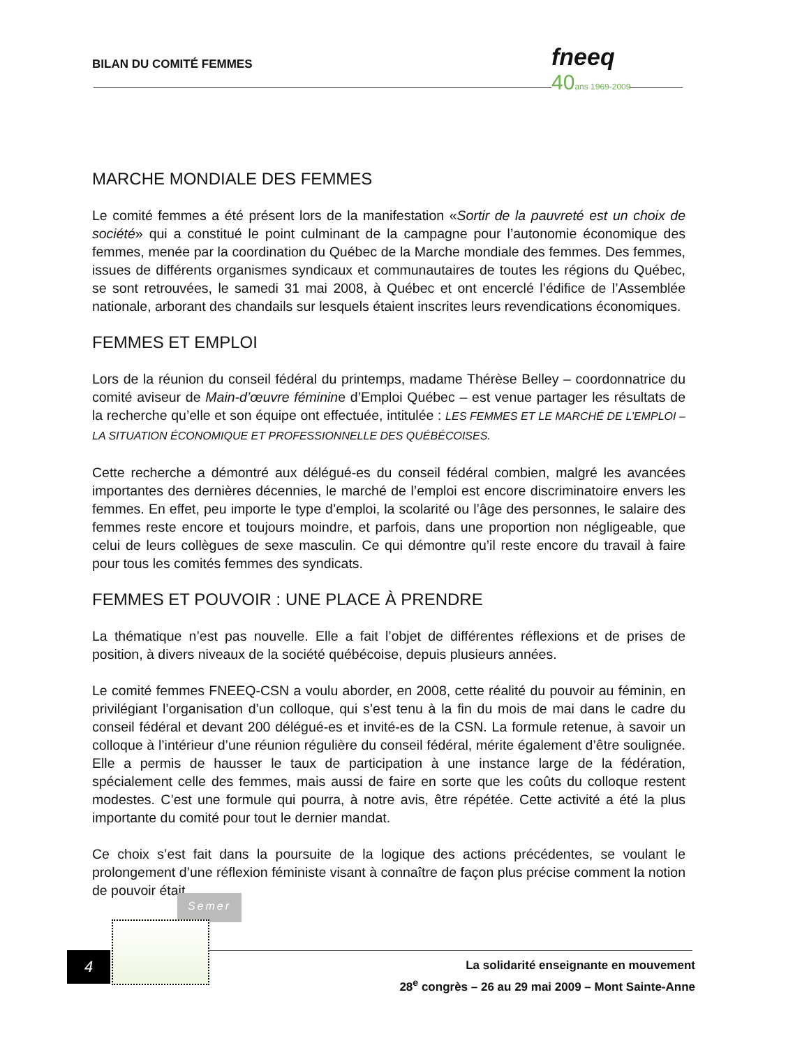BILAN DU COMITÉ FEMMES
fneeq
40ans 1969-2009
MARCHE MONDIALE DES FEMMES
Le comité femmes a été présent lors de la manifestation «Sortir de la pauvreté est un choix de société» qui a constitué le point culminant de la campagne pour l’autonomie économique des femmes, menée par la coordination du Québec de la Marche mondiale des femmes. Des femmes, issues de différents organismes syndicaux et communautaires de toutes les régions du Québec, se sont retrouvées, le samedi 31 mai 2008, à Québec et ont encerclé l’édifice de l’Assemblée nationale, arborant des chandails sur lesquels étaient inscrites leurs revendications économiques.
FEMMES ET EMPLOI
Lors de la réunion du conseil fédéral du printemps, madame Thérèse Belley – coordonnatrice du comité aviseur de Main-d’œuvre féminine d’Emploi Québec – est venue partager les résultats de la recherche qu’elle et son équipe ont effectuée, intitulée : LES FEMMES ET LE MARCHÉ DE L’EMPLOI – LA SITUATION ÉCONOMIQUE ET PROFESSIONNELLE DES QUÉBÉCOISES.
Cette recherche a démontré aux délégué-es du conseil fédéral combien, malgré les avancées importantes des dernières décennies, le marché de l’emploi est encore discriminatoire envers les femmes. En effet, peu importe le type d’emploi, la scolarité ou l’âge des personnes, le salaire des femmes reste encore et toujours moindre, et parfois, dans une proportion non négligeable, que celui de leurs collègues de sexe masculin. Ce qui démontre qu’il reste encore du travail à faire pour tous les comités femmes des syndicats.
FEMMES ET POUVOIR : UNE PLACE À PRENDRE
La thématique n’est pas nouvelle. Elle a fait l’objet de différentes réflexions et de prises de position, à divers niveaux de la société québécoise, depuis plusieurs années.
Le comité femmes FNEEQ-CSN a voulu aborder, en 2008, cette réalité du pouvoir au féminin, en privilégiant l’organisation d’un colloque, qui s’est tenu à la fin du mois de mai dans le cadre du conseil fédéral et devant 200 délégué-es et invité-es de la CSN. La formule retenue, à savoir un colloque à l’intérieur d’une réunion régulière du conseil fédéral, mérite également d’être soulignée. Elle a permis de hausser le taux de participation à une instance large de la fédération, spécialement celle des femmes, mais aussi de faire en sorte que les coûts du colloque restent modestes. C’est une formule qui pourra, à notre avis, être répétée. Cette activité a été la plus importante du comité pour tout le dernier mandat.
Ce choix s’est fait dans la poursuite de la logique des actions précédentes, se voulant le prolongement d’une réflexion féministe visant à connaître de façon plus précise comment la notion de pouvoir était
Semer
4
La solidarité enseignante en mouvement
28<sup>e</sup> congrès – 26 au 29 mai 2009 – Mont Sainte-Anne